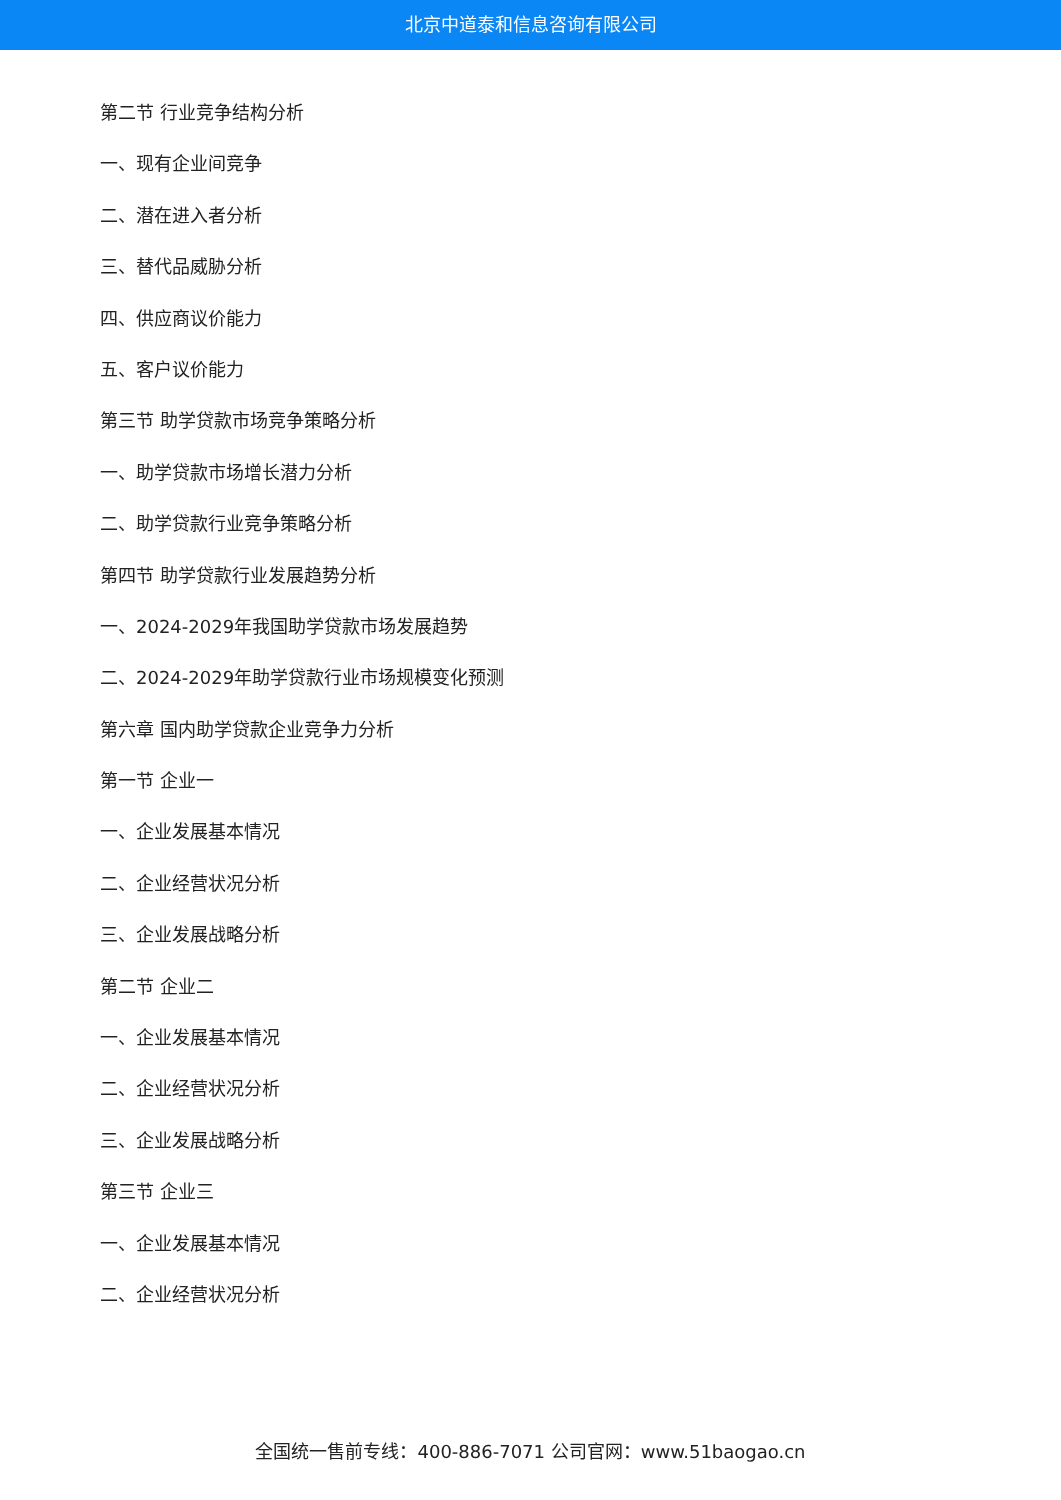北京中道泰和信息咨询有限公司
第二节 行业竞争结构分析
一、现有企业间竞争
二、潜在进入者分析
三、替代品威胁分析
四、供应商议价能力
五、客户议价能力
第三节 助学贷款市场竞争策略分析
一、助学贷款市场增长潜力分析
二、助学贷款行业竞争策略分析
第四节 助学贷款行业发展趋势分析
一、2024-2029年我国助学贷款市场发展趋势
二、2024-2029年助学贷款行业市场规模变化预测
第六章 国内助学贷款企业竞争力分析
第一节 企业一
一、企业发展基本情况
二、企业经营状况分析
三、企业发展战略分析
第二节 企业二
一、企业发展基本情况
二、企业经营状况分析
三、企业发展战略分析
第三节 企业三
一、企业发展基本情况
二、企业经营状况分析
全国统一售前专线：400-886-7071 公司官网：www.51baogao.cn